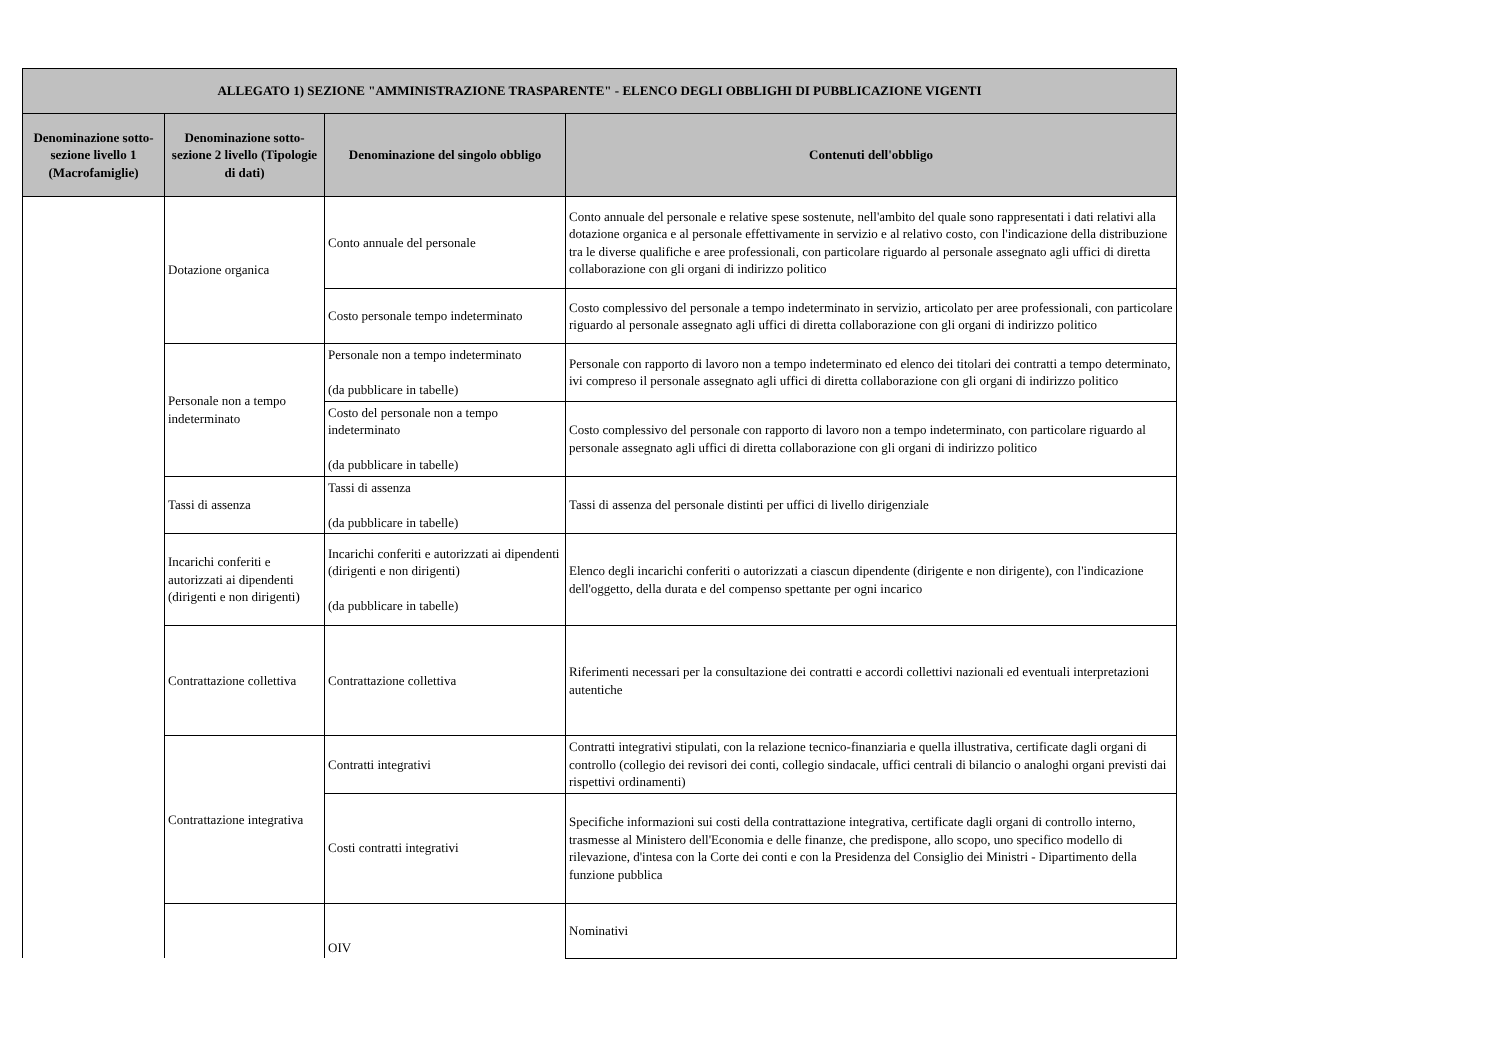| ALLEGATO 1) SEZIONE "AMMINISTRAZIONE TRASPARENTE" - ELENCO DEGLI OBBLIGHI DI PUBBLICAZIONE VIGENTI | | | |
| --- | --- | --- | --- |
| Denominazione sotto-sezione livello 1 (Macrofamiglie) | Denominazione sotto-sezione 2 livello (Tipologie di dati) | Denominazione del singolo obbligo | Contenuti dell'obbligo |
| | Dotazione organica | Conto annuale del personale | Conto annuale del personale e relative spese sostenute, nell'ambito del quale sono rappresentati i dati relativi alla dotazione organica e al personale effettivamente in servizio e al relativo costo, con l'indicazione della distribuzione tra le diverse qualifiche e aree professionali, con particolare riguardo al personale assegnato agli uffici di diretta collaborazione con gli organi di indirizzo politico |
| | | Costo personale tempo indeterminato | Costo complessivo del personale a tempo indeterminato in servizio, articolato per aree professionali, con particolare riguardo al personale assegnato agli uffici di diretta collaborazione con gli organi di indirizzo politico |
| | Personale non a tempo indeterminato | Personale non a tempo indeterminato (da pubblicare in tabelle) | Personale con rapporto di lavoro non a tempo indeterminato ed elenco dei titolari dei contratti a tempo determinato, ivi compreso il personale assegnato agli uffici di diretta collaborazione con gli organi di indirizzo politico |
| | | Costo del personale non a tempo indeterminato (da pubblicare in tabelle) | Costo complessivo del personale con rapporto di lavoro non a tempo indeterminato, con particolare riguardo al personale assegnato agli uffici di diretta collaborazione con gli organi di indirizzo politico |
| | Tassi di assenza | Tassi di assenza (da pubblicare in tabelle) | Tassi di assenza del personale distinti per uffici di livello dirigenziale |
| | Incarichi conferiti e autorizzati ai dipendenti (dirigenti e non dirigenti) | Incarichi conferiti e autorizzati ai dipendenti (dirigenti e non dirigenti) (da pubblicare in tabelle) | Elenco degli incarichi conferiti o autorizzati a ciascun dipendente (dirigente e non dirigente), con l'indicazione dell'oggetto, della durata e del compenso spettante per ogni incarico |
| | Contrattazione collettiva | Contrattazione collettiva | Riferimenti necessari per la consultazione dei contratti e accordi collettivi nazionali ed eventuali interpretazioni autentiche |
| | Contrattazione integrativa | Contratti integrativi | Contratti integrativi stipulati, con la relazione tecnico-finanziaria e quella illustrativa, certificate dagli organi di controllo (collegio dei revisori dei conti, collegio sindacale, uffici centrali di bilancio o analoghi organi previsti dai rispettivi ordinamenti) |
| | | Costi contratti integrativi | Specifiche informazioni sui costi della contrattazione integrativa, certificate dagli organi di controllo interno, trasmesse al Ministero dell'Economia e delle finanze, che predispone, allo scopo, uno specifico modello di rilevazione, d'intesa con la Corte dei conti e con la Presidenza del Consiglio dei Ministri - Dipartimento della funzione pubblica |
| | | OIV | Nominativi |